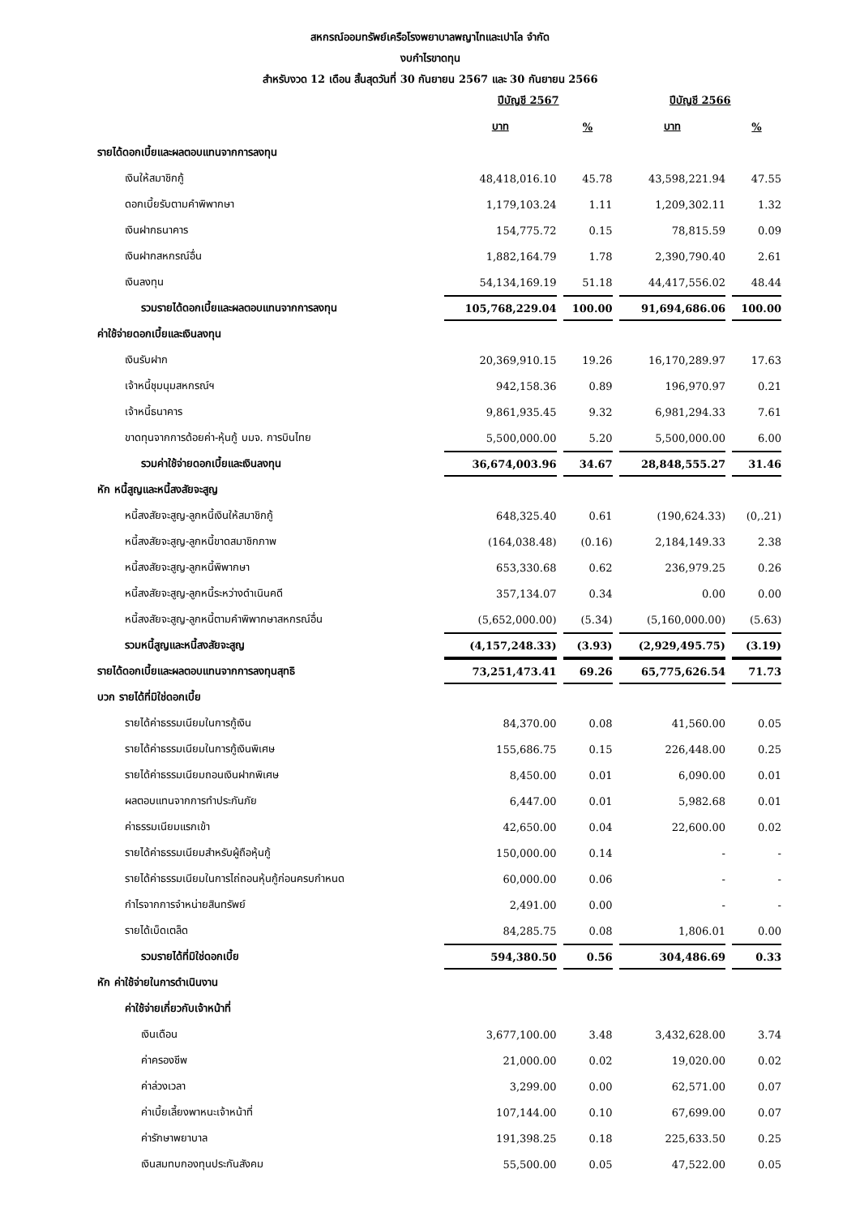สหกรณ์ออมทรัพย์เครือโรงพยาบาลพญาไทและเปาโล จำกัด
งบกำไรขาดทุน
สำหรับงวด 12 เดือน สิ้นสุดวันที่ 30 กันยายน 2567 และ 30 กันยายน 2566
| | ปีบัญชี 2567 | | ปีบัญชี 2566 | |
| --- | --- | --- | --- | --- |
| | บาท | % | บาท | % |
| รายได้ดอกเบี้ยและผลตอบแทนจากการลงทุน | | | | |
| เงินให้สมาชิกกู้ | 48,418,016.10 | 45.78 | 43,598,221.94 | 47.55 |
| ดอกเบี้ยรับตามคำพิพากษา | 1,179,103.24 | 1.11 | 1,209,302.11 | 1.32 |
| เงินฝากธนาคาร | 154,775.72 | 0.15 | 78,815.59 | 0.09 |
| เงินฝากสหกรณ์อื่น | 1,882,164.79 | 1.78 | 2,390,790.40 | 2.61 |
| เงินลงทุน | 54,134,169.19 | 51.18 | 44,417,556.02 | 48.44 |
| รวมรายได้ดอกเบี้ยและผลตอบแทนจากการลงทุน | 105,768,229.04 | 100.00 | 91,694,686.06 | 100.00 |
| ค่าใช้จ่ายดอกเบี้ยและเงินลงทุน | | | | |
| เงินรับฝาก | 20,369,910.15 | 19.26 | 16,170,289.97 | 17.63 |
| เจ้าหนี้ชุมนุมสหกรณ์ฯ | 942,158.36 | 0.89 | 196,970.97 | 0.21 |
| เจ้าหนี้ธนาคาร | 9,861,935.45 | 9.32 | 6,981,294.33 | 7.61 |
| ขาดทุนจากการด้อยค่า-หุ้นกู้ บมจ. การบินไทย | 5,500,000.00 | 5.20 | 5,500,000.00 | 6.00 |
| รวมค่าใช้จ่ายดอกเบี้ยและเงินลงทุน | 36,674,003.96 | 34.67 | 28,848,555.27 | 31.46 |
| หัก หนี้สูญและหนี้สงสัยจะสูญ | | | | |
| หนี้สงสัยจะสูญ-ลูกหนี้เงินให้สมาชิกกู้ | 648,325.40 | 0.61 | (190,624.33) | (0,.21) |
| หนี้สงสัยจะสูญ-ลูกหนี้ขาดสมาชิกภาพ | (164,038.48) | (0.16) | 2,184,149.33 | 2.38 |
| หนี้สงสัยจะสูญ-ลูกหนี้พิพากษา | 653,330.68 | 0.62 | 236,979.25 | 0.26 |
| หนี้สงสัยจะสูญ-ลูกหนี้ระหว่างดำเนินคดี | 357,134.07 | 0.34 | 0.00 | 0.00 |
| หนี้สงสัยจะสูญ-ลูกหนี้ตามคำพิพากษาสหกรณ์อื่น | (5,652,000.00) | (5.34) | (5,160,000.00) | (5.63) |
| รวมหนี้สูญและหนี้สงสัยจะสูญ | (4,157,248.33) | (3.93) | (2,929,495.75) | (3.19) |
| รายได้ดอกเบี้ยและผลตอบแทนจากการลงทุนสุทธิ | 73,251,473.41 | 69.26 | 65,775,626.54 | 71.73 |
| บวก รายได้ที่มิใช่ดอกเบี้ย | | | | |
| รายได้ค่าธรรมเนียมในการกู้เงิน | 84,370.00 | 0.08 | 41,560.00 | 0.05 |
| รายได้ค่าธรรมเนียมในการกู้เงินพิเศษ | 155,686.75 | 0.15 | 226,448.00 | 0.25 |
| รายได้ค่าธรรมเนียมถอนเงินฝากพิเศษ | 8,450.00 | 0.01 | 6,090.00 | 0.01 |
| ผลตอบแทนจากการทำประกันภัย | 6,447.00 | 0.01 | 5,982.68 | 0.01 |
| ค่าธรรมเนียมแรกเข้า | 42,650.00 | 0.04 | 22,600.00 | 0.02 |
| รายได้ค่าธรรมเนียมสำหรับผู้ถือหุ้นกู้ | 150,000.00 | 0.14 | - | - |
| รายได้ค่าธรรมเนียมในการไถ่ถอนหุ้นกู้ก่อนครบกำหนด | 60,000.00 | 0.06 | - | - |
| กำไรจากการจำหน่ายสินทรัพย์ | 2,491.00 | 0.00 | - | - |
| รายได้เบ็ดเตล็ด | 84,285.75 | 0.08 | 1,806.01 | 0.00 |
| รวมรายได้ที่มิใช่ดอกเบี้ย | 594,380.50 | 0.56 | 304,486.69 | 0.33 |
| หัก ค่าใช้จ่ายในการดำเนินงาน | | | | |
| ค่าใช้จ่ายเกี่ยวกับเจ้าหน้าที่ | | | | |
| เงินเดือน | 3,677,100.00 | 3.48 | 3,432,628.00 | 3.74 |
| ค่าครองชีพ | 21,000.00 | 0.02 | 19,020.00 | 0.02 |
| ค่าล่วงเวลา | 3,299.00 | 0.00 | 62,571.00 | 0.07 |
| ค่าเบี้ยเลี้ยงพาหนะเจ้าหน้าที่ | 107,144.00 | 0.10 | 67,699.00 | 0.07 |
| ค่ารักษาพยาบาล | 191,398.25 | 0.18 | 225,633.50 | 0.25 |
| เงินสมทบกองทุนประกันสังคม | 55,500.00 | 0.05 | 47,522.00 | 0.05 |